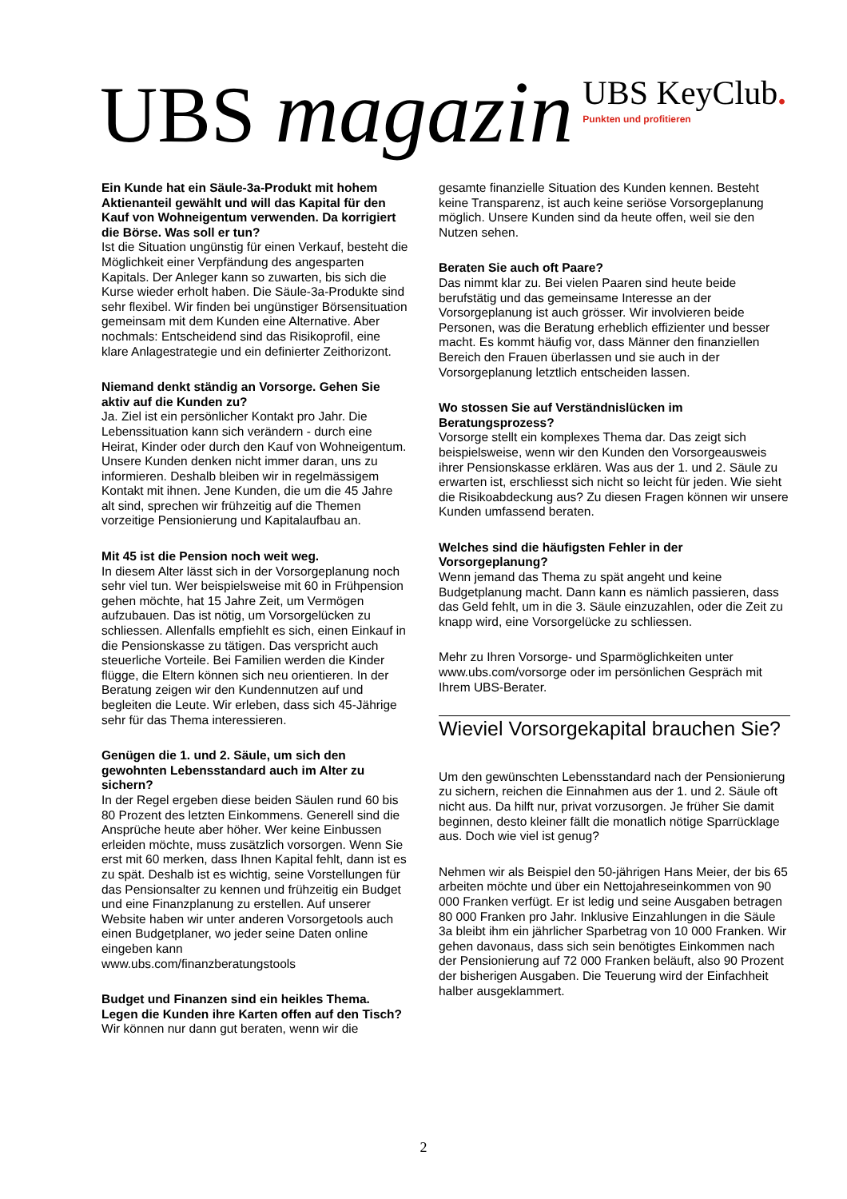UBS magazin
UBS KeyClub.
Punkten und profitieren
Ein Kunde hat ein Säule-3a-Produkt mit hohem Aktienanteil gewählt und will das Kapital für den Kauf von Wohneigentum verwenden. Da korrigiert die Börse. Was soll er tun?
Ist die Situation ungünstig für einen Verkauf, besteht die Möglichkeit einer Verpfändung des angesparten Kapitals. Der Anleger kann so zuwarten, bis sich die Kurse wieder erholt haben. Die Säule-3a-Produkte sind sehr flexibel. Wir finden bei ungünstiger Börsensituation gemeinsam mit dem Kunden eine Alternative. Aber nochmals: Entscheidend sind das Risikoprofil, eine klare Anlagestrategie und ein definierter Zeithorizont.
Niemand denkt ständig an Vorsorge. Gehen Sie aktiv auf die Kunden zu?
Ja. Ziel ist ein persönlicher Kontakt pro Jahr. Die Lebenssituation kann sich verändern - durch eine Heirat, Kinder oder durch den Kauf von Wohneigentum. Unsere Kunden denken nicht immer daran, uns zu informieren. Deshalb bleiben wir in regelmässigem Kontakt mit ihnen. Jene Kunden, die um die 45 Jahre alt sind, sprechen wir frühzeitig auf die Themen vorzeitige Pensionierung und Kapitalaufbau an.
Mit 45 ist die Pension noch weit weg.
In diesem Alter lässt sich in der Vorsorgeplanung noch sehr viel tun. Wer beispielsweise mit 60 in Frühpension gehen möchte, hat 15 Jahre Zeit, um Vermögen aufzubauen. Das ist nötig, um Vorsorgelücken zu schliessen. Allenfalls empfiehlt es sich, einen Einkauf in die Pensionskasse zu tätigen. Das verspricht auch steuerliche Vorteile. Bei Familien werden die Kinder flügge, die Eltern können sich neu orientieren. In der Beratung zeigen wir den Kundennutzen auf und begleiten die Leute. Wir erleben, dass sich 45-Jährige sehr für das Thema interessieren.
Genügen die 1. und 2. Säule, um sich den gewohnten Lebensstandard auch im Alter zu sichern?
In der Regel ergeben diese beiden Säulen rund 60 bis 80 Prozent des letzten Einkommens. Generell sind die Ansprüche heute aber höher. Wer keine Einbussen erleiden möchte, muss zusätzlich vorsorgen. Wenn Sie erst mit 60 merken, dass Ihnen Kapital fehlt, dann ist es zu spät. Deshalb ist es wichtig, seine Vorstellungen für das Pensionsalter zu kennen und frühzeitig ein Budget und eine Finanzplanung zu erstellen. Auf unserer Website haben wir unter anderen Vorsorgetools auch einen Budgetplaner, wo jeder seine Daten online eingeben kann
www.ubs.com/finanzberatungstools
Budget und Finanzen sind ein heikles Thema. Legen die Kunden ihre Karten offen auf den Tisch?
Wir können nur dann gut beraten, wenn wir die
gesamte finanzielle Situation des Kunden kennen. Besteht keine Transparenz, ist auch keine seriöse Vorsorgeplanung möglich. Unsere Kunden sind da heute offen, weil sie den Nutzen sehen.
Beraten Sie auch oft Paare?
Das nimmt klar zu. Bei vielen Paaren sind heute beide berufstätig und das gemeinsame Interesse an der Vorsorgeplanung ist auch grösser. Wir involvieren beide Personen, was die Beratung erheblich effizienter und besser macht. Es kommt häufig vor, dass Männer den finanziellen Bereich den Frauen überlassen und sie auch in der Vorsorgeplanung letztlich entscheiden lassen.
Wo stossen Sie auf Verständnislücken im Beratungsprozess?
Vorsorge stellt ein komplexes Thema dar. Das zeigt sich beispielsweise, wenn wir den Kunden den Vorsorgeausweis ihrer Pensionskasse erklären. Was aus der 1. und 2. Säule zu erwarten ist, erschliesst sich nicht so leicht für jeden. Wie sieht die Risikoabdeckung aus? Zu diesen Fragen können wir unsere Kunden umfassend beraten.
Welches sind die häufigsten Fehler in der Vorsorgeplanung?
Wenn jemand das Thema zu spät angeht und keine Budgetplanung macht. Dann kann es nämlich passieren, dass das Geld fehlt, um in die 3. Säule einzuzahlen, oder die Zeit zu knapp wird, eine Vorsorgelücke zu schliessen.
Mehr zu Ihren Vorsorge- und Sparmöglichkeiten unter www.ubs.com/vorsorge oder im persönlichen Gespräch mit Ihrem UBS-Berater.
Wieviel Vorsorgekapital brauchen Sie?
Um den gewünschten Lebensstandard nach der Pensionierung zu sichern, reichen die Einnahmen aus der 1. und 2. Säule oft nicht aus. Da hilft nur, privat vorzusorgen. Je früher Sie damit beginnen, desto kleiner fällt die monatlich nötige Sparrücklage aus. Doch wie viel ist genug?
Nehmen wir als Beispiel den 50-jährigen Hans Meier, der bis 65 arbeiten möchte und über ein Nettojahreseinkommen von 90 000 Franken verfügt. Er ist ledig und seine Ausgaben betragen 80 000 Franken pro Jahr. Inklusive Einzahlungen in die Säule 3a bleibt ihm ein jährlicher Sparbetrag von 10 000 Franken. Wir gehen davonaus, dass sich sein benötigtes Einkommen nach der Pensionierung auf 72 000 Franken beläuft, also 90 Prozent der bisherigen Ausgaben. Die Teuerung wird der Einfachheit halber ausgeklammert.
2